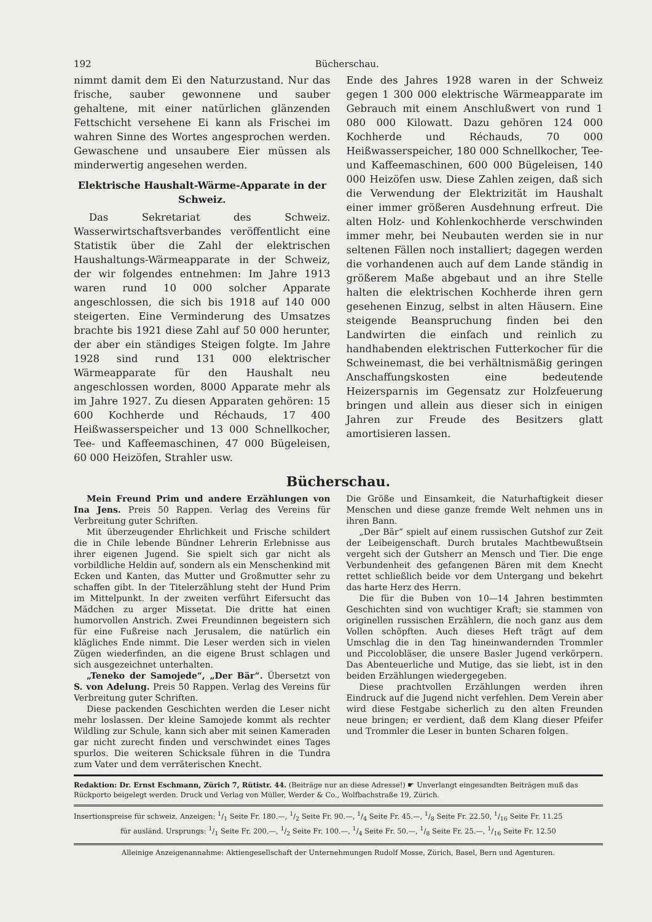192 Bücherschau.
nimmt damit dem Ei den Naturzustand. Nur das frische, sauber gewonnene und sauber gehaltene, mit einer natürlichen glänzenden Fettschicht versehene Ei kann als Frischei im wahren Sinne des Wortes angesprochen werden. Gewaschene und unsaubere Eier müssen als minderwertig angesehen werden.
Elektrische Haushalt-Wärme-Apparate in der Schweiz.
Das Sekretariat des Schweiz. Wasserwirtschaftsverbandes veröffentlicht eine Statistik über die Zahl der elektrischen Haushaltungs-Wärmeapparate in der Schweiz, der wir folgendes entnehmen: Im Jahre 1913 waren rund 10 000 solcher Apparate angeschlossen, die sich bis 1918 auf 140 000 steigerten. Eine Verminderung des Umsatzes brachte bis 1921 diese Zahl auf 50 000 herunter, der aber ein ständiges Steigen folgte. Im Jahre 1928 sind rund 131 000 elektrischer Wärmeapparate für den Haushalt neu angeschlossen worden, 8000 Apparate mehr als im Jahre 1927. Zu diesen Apparaten gehören: 15 600 Kochherde und Réchauds, 17 400 Heißwasserspeicher und 13 000 Schnellkocher, Tee- und Kaffeemaschinen, 47 000 Bügeleisen, 60 000 Heizöfen, Strahler usw.
Ende des Jahres 1928 waren in der Schweiz gegen 1 300 000 elektrische Wärmeapparate im Gebrauch mit einem Anschlußwert von rund 1 080 000 Kilowatt. Dazu gehören 124 000 Kochherde und Réchauds, 70 000 Heißwasserspeicher, 180 000 Schnellkocher, Tee- und Kaffeemaschinen, 600 000 Bügeleisen, 140 000 Heizöfen usw. Diese Zahlen zeigen, daß sich die Verwendung der Elektrizität im Haushalt einer immer größeren Ausdehnung erfreut. Die alten Holz- und Kohlenkochherde verschwinden immer mehr, bei Neubauten werden sie in nur seltenen Fällen noch installiert; dagegen werden die vorhandenen auch auf dem Lande ständig in größerem Maße abgebaut und an ihre Stelle halten die elektrischen Kochherde ihren gern gesehenen Einzug, selbst in alten Häusern. Eine steigende Beanspruchung finden bei den Landwirten die einfach und reinlich zu handhabenden elektrischen Futterkocher für die Schweinemast, die bei verhältnismäßig geringen Anschaffungskosten eine bedeutende Heizersparnis im Gegensatz zur Holzfeuerung bringen und allein aus dieser sich in einigen Jahren zur Freude des Besitzers glatt amortisieren lassen.
Bücherschau.
Mein Freund Prim und andere Erzählungen von Ina Jens. Preis 50 Rappen. Verlag des Vereins für Verbreitung guter Schriften.
Mit überzeugender Ehrlichkeit und Frische schildert die in Chile lebende Bündner Lehrerin Erlebnisse aus ihrer eigenen Jugend. Sie spielt sich gar nicht als vorbildliche Heldin auf, sondern als ein Menschenkind mit Ecken und Kanten, das Mutter und Großmutter sehr zu schaffen gibt. In der Titelerzählung steht der Hund Prim im Mittelpunkt. In der zweiten verführt Eifersucht das Mädchen zu arger Missetat. Die dritte hat einen humorvollen Anstrich. Zwei Freundinnen begeistern sich für eine Fußreise nach Jerusalem, die natürlich ein klägliches Ende nimmt. Die Leser werden sich in vielen Zügen wiederfinden, an die eigene Brust schlagen und sich ausgezeichnet unterhalten.
„Teneko der Samojede“, „Der Bär“. Übersetzt von S. von Adelung. Preis 50 Rappen. Verlag des Vereins für Verbreitung guter Schriften.
Diese packenden Geschichten werden die Leser nicht mehr loslassen. Der kleine Samojede kommt als rechter Wildling zur Schule, kann sich aber mit seinen Kameraden gar nicht zurecht finden und verschwindet eines Tages spurlos. Die weiteren Schicksale führen in die Tundra zum Vater und dem verräterischen Knecht.
Die Größe und Einsamkeit, die Naturhaftigkeit dieser Menschen und diese ganze fremde Welt nehmen uns in ihren Bann.
„Der Bär“ spielt auf einem russischen Gutshof zur Zeit der Leibeigenschaft. Durch brutales Machtbewußtsein vergeht sich der Gutsherr an Mensch und Tier. Die enge Verbundenheit des gefangenen Bären mit dem Knecht rettet schließlich beide vor dem Untergang und bekehrt das harte Herz des Herrn.
Die für die Buben von 10—14 Jahren bestimmten Geschichten sind von wuchtiger Kraft; sie stammen von originellen russischen Erzählern, die noch ganz aus dem Vollen schöpften. Auch dieses Heft trägt auf dem Umschlag die in den Tag hineinwandernden Trommler und Piccolobläser, die unsere Basler Jugend verkörpern. Das Abenteuerliche und Mutige, das sie liebt, ist in den beiden Erzählungen wiedergegeben.
Diese prachtvollen Erzählungen werden ihren Eindruck auf die Jugend nicht verfehlen. Dem Verein aber wird diese Festgabe sicherlich zu den alten Freunden neue bringen; er verdient, daß dem Klang dieser Pfeifer und Trommler die Leser in bunten Scharen folgen.
Redaktion: Dr. Ernst Eschmann, Zürich 7, Rütistr. 44. (Beiträge nur an diese Adresse!) ☛ Unverlangt eingesandten Beiträgen muß das Rückporto beigelegt werden. Druck und Verlag von Müller, Werder & Co., Wolfbachstraße 19, Zürich.
Insertionspreise für schweiz. Anzeigen: 1/1 Seite Fr. 180.—, 1/2 Seite Fr. 90.—, 1/4 Seite Fr. 45.—, 1/8 Seite Fr. 22.50, 1/16 Seite Fr. 11.25
für ausländ. Ursprungs: 1/1 Seite Fr. 200.—, 1/2 Seite Fr. 100.—, 1/4 Seite Fr. 50.—, 1/8 Seite Fr. 25.—, 1/16 Seite Fr. 12.50
Alleinige Anzeigenannahme: Aktiengesellschaft der Unternehmungen Rudolf Mosse, Zürich, Basel, Bern und Agenturen.